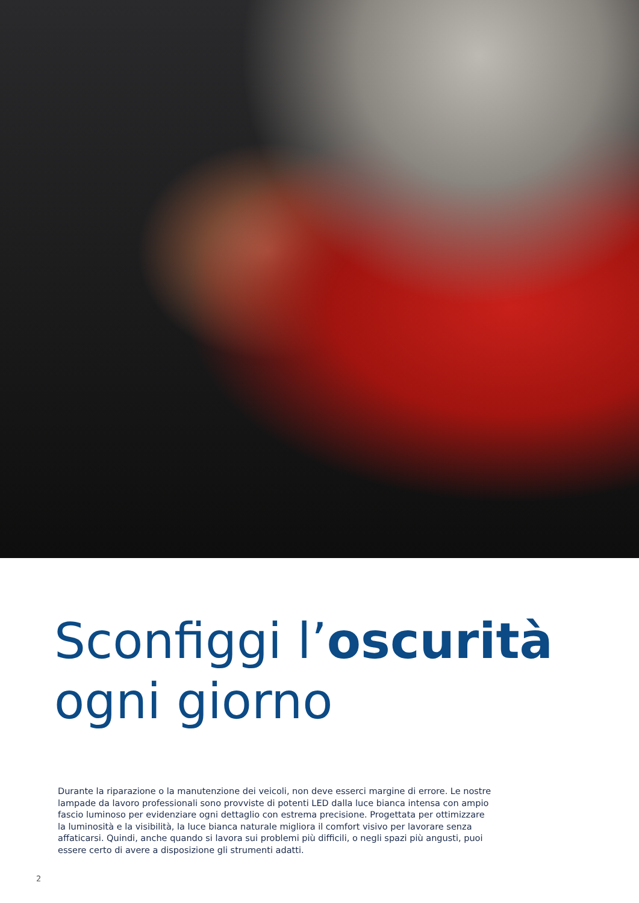Sconfiggi l’oscurità
ogni giorno
Durante la riparazione o la manutenzione dei veicoli, non deve esserci margine di errore. Le nostre lampade da lavoro professionali sono provviste di potenti LED dalla luce bianca intensa con ampio fascio luminoso per evidenziare ogni dettaglio con estrema precisione. Progettata per ottimizzare la luminosità e la visibilità, la luce bianca naturale migliora il comfort visivo per lavorare senza affaticarsi. Quindi, anche quando si lavora sui problemi più difficili, o negli spazi più angusti, puoi essere certo di avere a disposizione gli strumenti adatti.
2